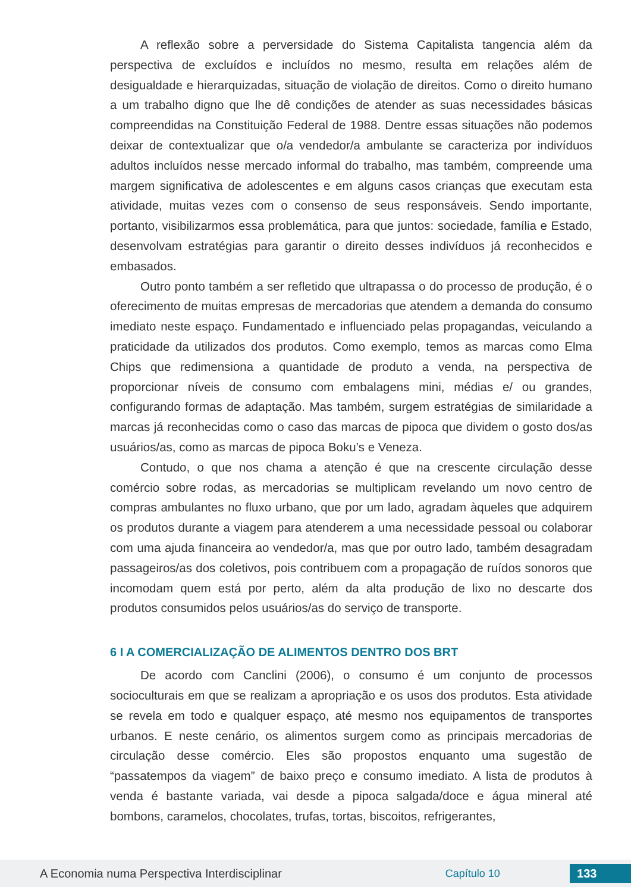A reflexão sobre a perversidade do Sistema Capitalista tangencia além da perspectiva de excluídos e incluídos no mesmo, resulta em relações além de desigualdade e hierarquizadas, situação de violação de direitos. Como o direito humano a um trabalho digno que lhe dê condições de atender as suas necessidades básicas compreendidas na Constituição Federal de 1988. Dentre essas situações não podemos deixar de contextualizar que o/a vendedor/a ambulante se caracteriza por indivíduos adultos incluídos nesse mercado informal do trabalho, mas também, compreende uma margem significativa de adolescentes e em alguns casos crianças que executam esta atividade, muitas vezes com o consenso de seus responsáveis. Sendo importante, portanto, visibilizarmos essa problemática, para que juntos: sociedade, família e Estado, desenvolvam estratégias para garantir o direito desses indivíduos já reconhecidos e embasados.
Outro ponto também a ser refletido que ultrapassa o do processo de produção, é o oferecimento de muitas empresas de mercadorias que atendem a demanda do consumo imediato neste espaço. Fundamentado e influenciado pelas propagandas, veiculando a praticidade da utilizados dos produtos. Como exemplo, temos as marcas como Elma Chips que redimensiona a quantidade de produto a venda, na perspectiva de proporcionar níveis de consumo com embalagens mini, médias e/ ou grandes, configurando formas de adaptação. Mas também, surgem estratégias de similaridade a marcas já reconhecidas como o caso das marcas de pipoca que dividem o gosto dos/as usuários/as, como as marcas de pipoca Boku’s e Veneza.
Contudo, o que nos chama a atenção é que na crescente circulação desse comércio sobre rodas, as mercadorias se multiplicam revelando um novo centro de compras ambulantes no fluxo urbano, que por um lado, agradam àqueles que adquirem os produtos durante a viagem para atenderem a uma necessidade pessoal ou colaborar com uma ajuda financeira ao vendedor/a, mas que por outro lado, também desagradam passageiros/as dos coletivos, pois contribuem com a propagação de ruídos sonoros que incomodam quem está por perto, além da alta produção de lixo no descarte dos produtos consumidos pelos usuários/as do serviço de transporte.
6 I A COMERCIALIZAÇÃO DE ALIMENTOS DENTRO DOS BRT
De acordo com Canclini (2006), o consumo é um conjunto de processos socioculturais em que se realizam a apropriação e os usos dos produtos. Esta atividade se revela em todo e qualquer espaço, até mesmo nos equipamentos de transportes urbanos. E neste cenário, os alimentos surgem como as principais mercadorias de circulação desse comércio. Eles são propostos enquanto uma sugestão de “passatempos da viagem” de baixo preço e consumo imediato. A lista de produtos à venda é bastante variada, vai desde a pipoca salgada/doce e água mineral até bombons, caramelos, chocolates, trufas, tortas, biscoitos, refrigerantes,
A Economia numa Perspectiva Interdisciplinar Capítulo 10 133